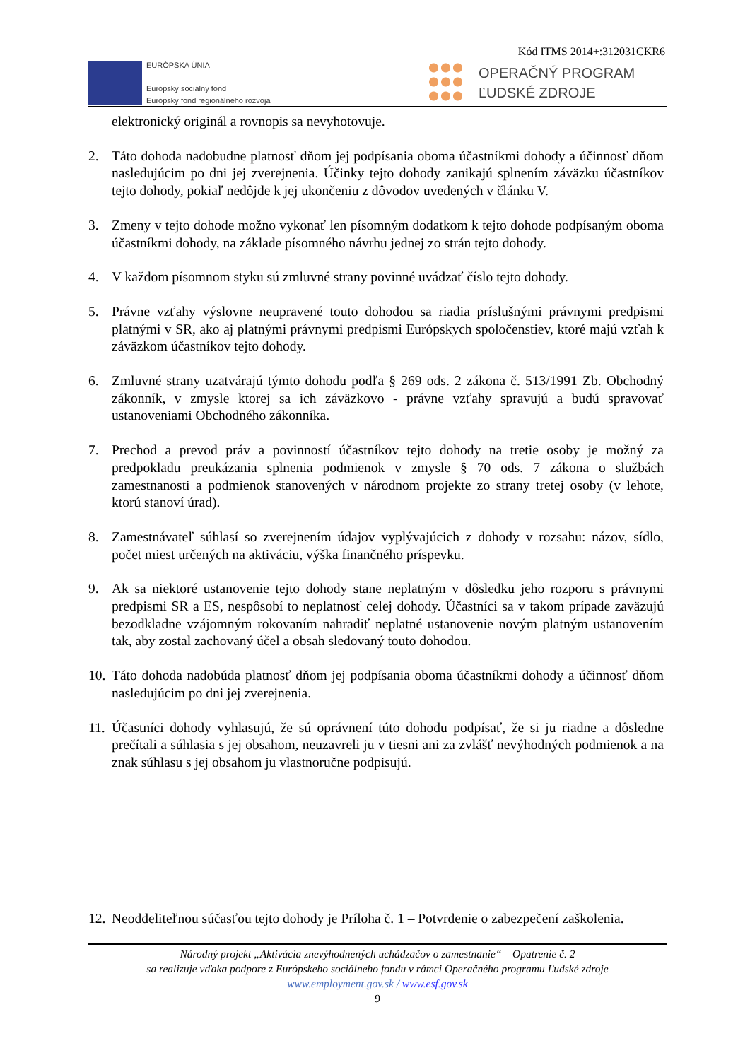Kód ITMS 2014+:312031CKR6
EURÓPSKA ÚNIA
Európsky sociálny fond
Európsky fond regionálneho rozvoja
OPERAČNÝ PROGRAM
ĽUDSKÉ ZDROJE
elektronický originál a rovnopis sa nevyhotovuje.
2. Táto dohoda nadobudne platnosť dňom jej podpísania oboma účastníkmi dohody a účinnosť dňom nasledujúcim po dni jej zverejnenia. Účinky tejto dohody zanikajú splnením záväzku účastníkov tejto dohody, pokiaľ nedôjde k jej ukončeniu z dôvodov uvedených v článku V.
3. Zmeny v tejto dohode možno vykonať len písomným dodatkom k tejto dohode podpísaným oboma účastníkmi dohody, na základe písomného návrhu jednej zo strán tejto dohody.
4. V každom písomnom styku sú zmluvné strany povinné uvádzať číslo tejto dohody.
5. Právne vzťahy výslovne neupravené touto dohodou sa riadia príslušnými právnymi predpismi platnými v SR, ako aj platnými právnymi predpismi Európskych spoločenstiev, ktoré majú vzťah k záväzkom účastníkov tejto dohody.
6. Zmluvné strany uzatvárajú týmto dohodu podľa § 269 ods. 2 zákona č. 513/1991 Zb. Obchodný zákonník, v zmysle ktorej sa ich záväzkovo - právne vzťahy spravujú a budú spravovať ustanoveniami Obchodného zákonníka.
7. Prechod a prevod práv a povinností účastníkov tejto dohody na tretie osoby je možný za predpokladu preukázania splnenia podmienok v zmysle § 70 ods. 7 zákona o službách zamestnanosti a podmienok stanovených v národnom projekte zo strany tretej osoby (v lehote, ktorú stanoví úrad).
8. Zamestnávateľ súhlasí so zverejnením údajov vyplývajúcich z dohody v rozsahu: názov, sídlo, počet miest určených na aktiváciu, výška finančného príspevku.
9. Ak sa niektoré ustanovenie tejto dohody stane neplatným v dôsledku jeho rozporu s právnymi predpismi SR a ES, nespôsobí to neplatnosť celej dohody. Účastníci sa v takom prípade zaväzujú bezodkladne vzájomným rokovaním nahradiť neplatné ustanovenie novým platným ustanovením tak, aby zostal zachovaný účel a obsah sledovaný touto dohodou.
10.
Táto dohoda nadobúda platnosť dňom jej podpísania oboma účastníkmi dohody a účinnosť dňom nasledujúcim po dni jej zverejnenia.
11.
Účastníci dohody vyhlasujú, že sú oprávnení túto dohodu podpísať, že si ju riadne a dôsledne prečítali a súhlasia s jej obsahom, neuzavreli ju v tiesni ani za zvlášť nevýhodných podmienok a na znak súhlasu s jej obsahom ju vlastnoručne podpisujú.
12.
Neoddeliteľnou súčasťou tejto dohody je Príloha č. 1 – Potvrdenie o zabezpečení zaškolenia.
Národný projekt „Aktivácia znevýhodnených uchádzačov o zamestnanie“ – Opatrenie č. 2
sa realizuje vďaka podpore z Európskeho sociálneho fondu v rámci Operačného programu Ľudské zdroje
www.employment.gov.sk / www.esf.gov.sk
9